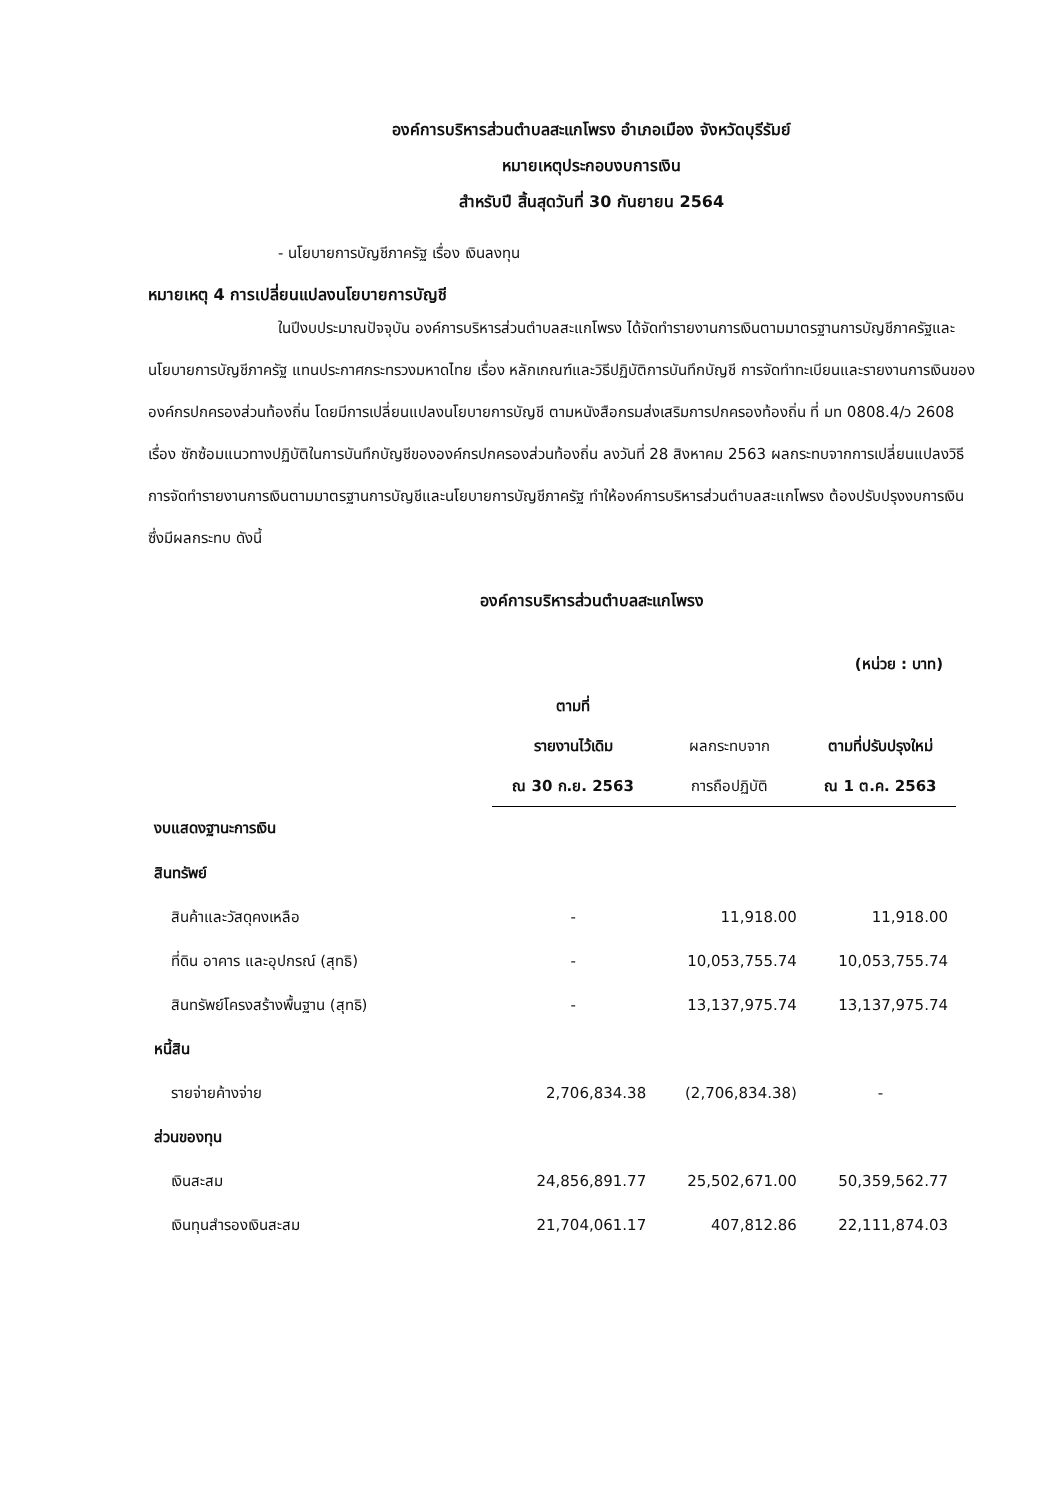องค์การบริหารส่วนตำบลสะแกโพรง อำเภอเมือง จังหวัดบุรีรัมย์
หมายเหตุประกอบงบการเงิน
สำหรับปี สิ้นสุดวันที่ 30 กันยายน 2564
- นโยบายการบัญชีภาครัฐ เรื่อง เงินลงทุน
หมายเหตุ 4 การเปลี่ยนแปลงนโยบายการบัญชี
ในปีงบประมาณปัจจุบัน องค์การบริหารส่วนตำบลสะแกโพรง ได้จัดทำรายงานการเงินตามมาตรฐานการบัญชีภาครัฐและนโยบายการบัญชีภาครัฐ แทนประกาศกระทรวงมหาดไทย เรื่อง หลักเกณฑ์และวิธีปฏิบัติการบันทึกบัญชี การจัดทำทะเบียนและรายงานการเงินขององค์กรปกครองส่วนท้องถิ่น โดยมีการเปลี่ยนแปลงนโยบายการบัญชี ตามหนังสือกรมส่งเสริมการปกครองท้องถิ่น ที่ มท 0808.4/ว 2608 เรื่อง ซักซ้อมแนวทางปฏิบัติในการบันทึกบัญชีขององค์กรปกครองส่วนท้องถิ่น ลงวันที่ 28 สิงหาคม 2563 ผลกระทบจากการเปลี่ยนแปลงวิธีการจัดทำรายงานการเงินตามมาตรฐานการบัญชีและนโยบายการบัญชีภาครัฐ ทำให้องค์การบริหารส่วนตำบลสะแกโพรง ต้องปรับปรุงงบการเงิน ซึ่งมีผลกระทบ ดังนี้
องค์การบริหารส่วนตำบลสะแกโพรง
(หน่วย : บาท)
| | ตามที่ รายงานไว้เดิม ณ 30 ก.ย. 2563 | ผลกระทบจาก การถือปฏิบัติ | ตามที่ปรับปรุงใหม่ ณ 1 ต.ค. 2563 |
| --- | --- | --- | --- |
| งบแสดงฐานะการเงิน | | | |
| สินทรัพย์ | | | |
| สินค้าและวัสดุคงเหลือ | - | 11,918.00 | 11,918.00 |
| ที่ดิน อาคาร และอุปกรณ์ (สุทธิ) | - | 10,053,755.74 | 10,053,755.74 |
| สินทรัพย์โครงสร้างพื้นฐาน (สุทธิ) | - | 13,137,975.74 | 13,137,975.74 |
| หนี้สิน | | | |
| รายจ่ายค้างจ่าย | 2,706,834.38 | (2,706,834.38) | - |
| ส่วนของทุน | | | |
| เงินสะสม | 24,856,891.77 | 25,502,671.00 | 50,359,562.77 |
| เงินทุนสำรองเงินสะสม | 21,704,061.17 | 407,812.86 | 22,111,874.03 |